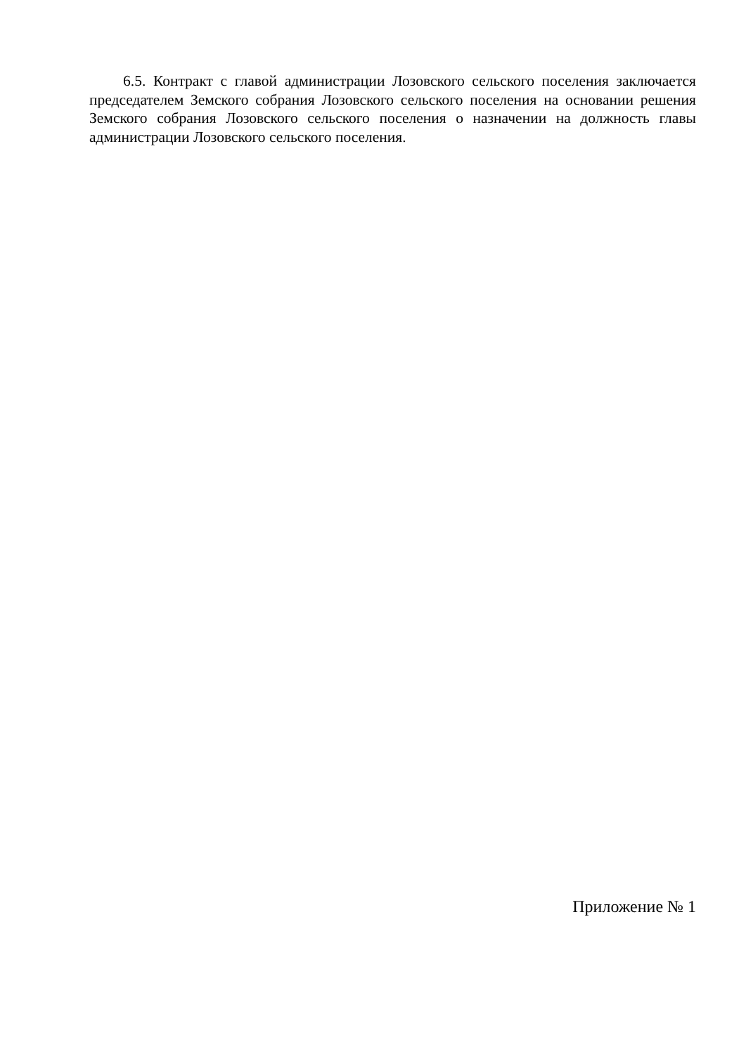6.5. Контракт с главой администрации Лозовского сельского поселения заключается председателем Земского собрания Лозовского сельского поселения на основании решения Земского собрания Лозовского сельского поселения о назначении на должность главы администрации Лозовского сельского поселения.
Приложение № 1